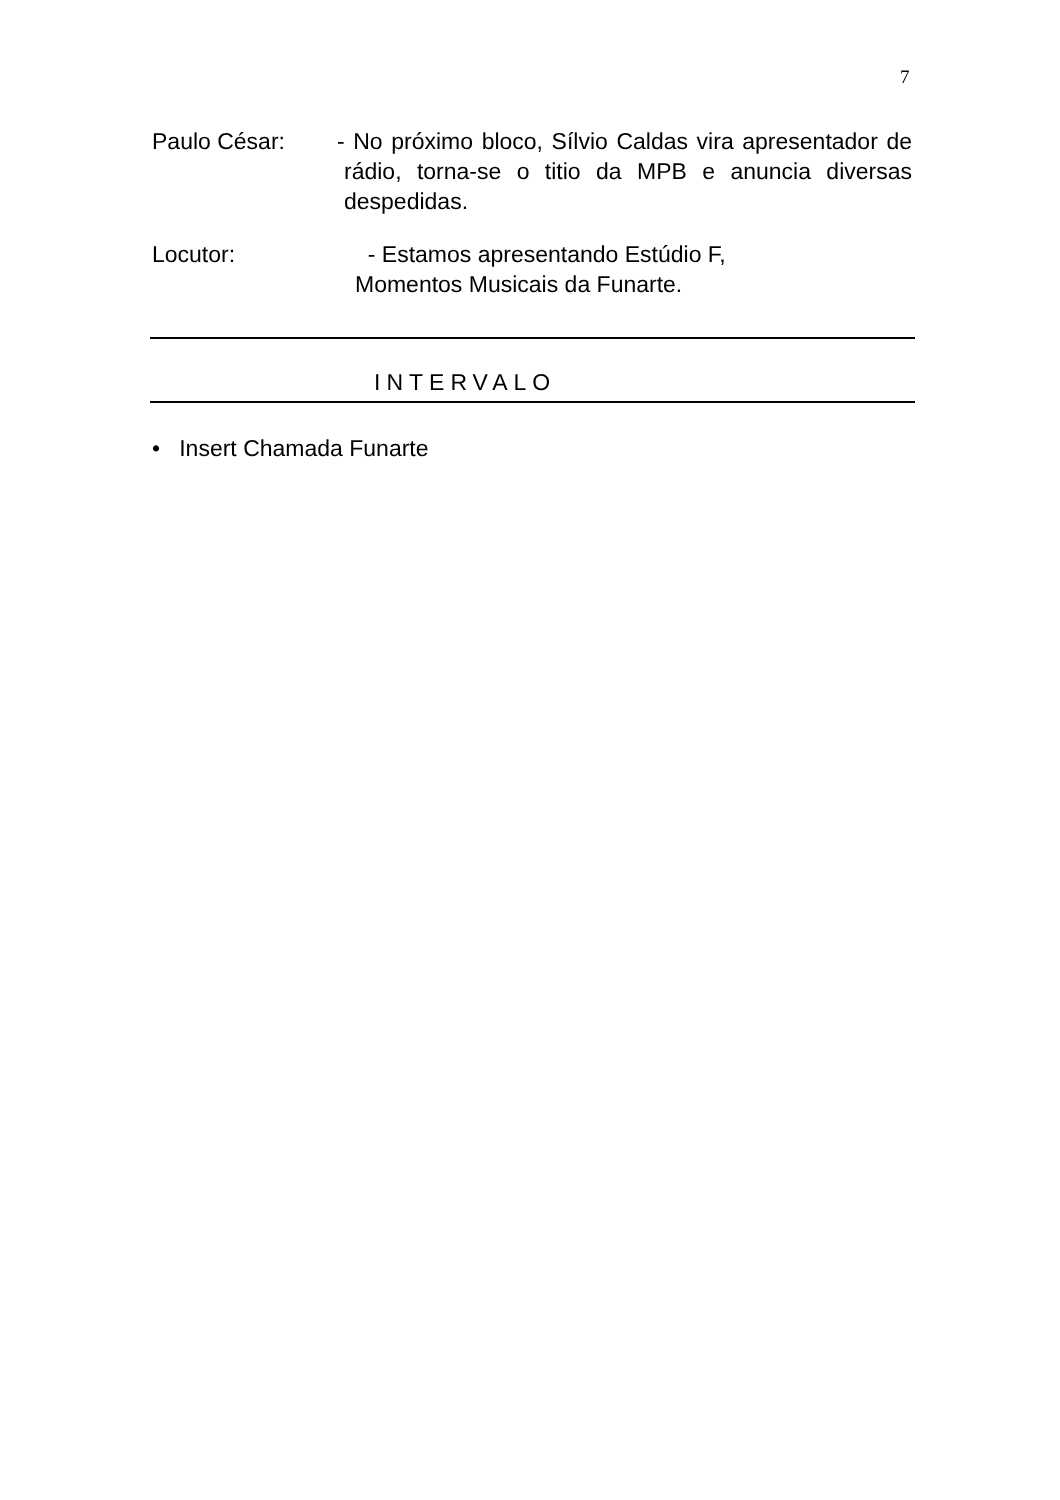7
Paulo César: - No próximo bloco, Sílvio Caldas vira apresentador de rádio, torna-se o titio da MPB e anuncia diversas despedidas.
Locutor: - Estamos apresentando Estúdio F,
Momentos Musicais da Funarte.
INTERVALO
• Insert Chamada Funarte